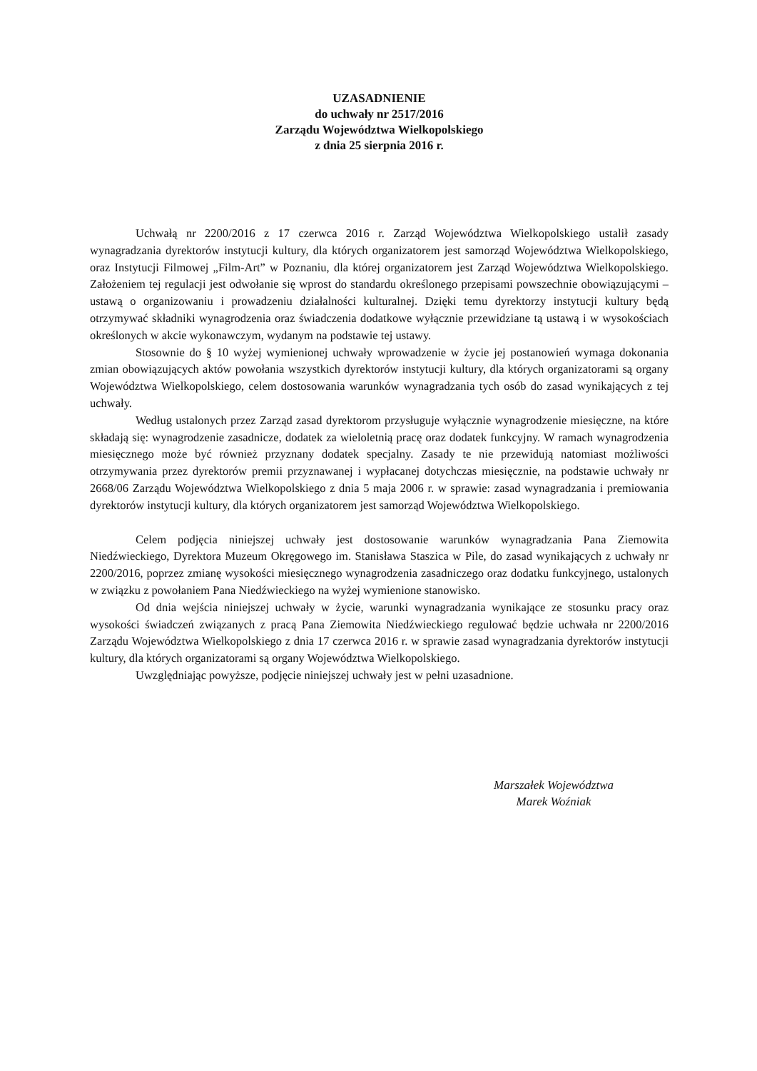UZASADNIENIE
do uchwały nr 2517/2016
Zarządu Województwa Wielkopolskiego
z dnia 25 sierpnia 2016 r.
Uchwałą nr 2200/2016 z 17 czerwca 2016 r. Zarząd Województwa Wielkopolskiego ustalił zasady wynagradzania dyrektorów instytucji kultury, dla których organizatorem jest samorząd Województwa Wielkopolskiego, oraz Instytucji Filmowej „Film-Art” w Poznaniu, dla której organizatorem jest Zarząd Województwa Wielkopolskiego. Założeniem tej regulacji jest odwołanie się wprost do standardu określonego przepisami powszechnie obowiązującymi – ustawą o organizowaniu i prowadzeniu działalności kulturalnej. Dzięki temu dyrektorzy instytucji kultury będą otrzymywać składniki wynagrodzenia oraz świadczenia dodatkowe wyłącznie przewidziane tą ustawą i w wysokościach określonych w akcie wykonawczym, wydanym na podstawie tej ustawy.
Stosownie do § 10 wyżej wymienionej uchwały wprowadzenie w życie jej postanowień wymaga dokonania zmian obowiązujących aktów powołania wszystkich dyrektorów instytucji kultury, dla których organizatorami są organy Województwa Wielkopolskiego, celem dostosowania warunków wynagradzania tych osób do zasad wynikających z tej uchwały.
Według ustalonych przez Zarząd zasad dyrektorom przysługuje wyłącznie wynagrodzenie miesięczne, na które składają się: wynagrodzenie zasadnicze, dodatek za wieloletnią pracę oraz dodatek funkcyjny. W ramach wynagrodzenia miesięcznego może być również przyznany dodatek specjalny. Zasady te nie przewidują natomiast możliwości otrzymywania przez dyrektorów premii przyznawanej i wypłacanej dotychczas miesięcznie, na podstawie uchwały nr 2668/06 Zarządu Województwa Wielkopolskiego z dnia 5 maja 2006 r. w sprawie: zasad wynagradzania i premiowania dyrektorów instytucji kultury, dla których organizatorem jest samorząd Województwa Wielkopolskiego.
Celem podjęcia niniejszej uchwały jest dostosowanie warunków wynagradzania Pana Ziemowita Niedźwieckiego, Dyrektora Muzeum Okręgowego im. Stanisława Staszica w Pile, do zasad wynikających z uchwały nr 2200/2016, poprzez zmianę wysokości miesięcznego wynagrodzenia zasadniczego oraz dodatku funkcyjnego, ustalonych w związku z powołaniem Pana Niedźwieckiego na wyżej wymienione stanowisko.
Od dnia wejścia niniejszej uchwały w życie, warunki wynagradzania wynikające ze stosunku pracy oraz wysokości świadczeń związanych z pracą Pana Ziemowita Niedźwieckiego regulować będzie uchwała nr 2200/2016 Zarządu Województwa Wielkopolskiego z dnia 17 czerwca 2016 r. w sprawie zasad wynagradzania dyrektorów instytucji kultury, dla których organizatorami są organy Województwa Wielkopolskiego.
Uwzględniając powyższe, podjęcie niniejszej uchwały jest w pełni uzasadnione.
Marszałek Województwa
Marek Woźniak